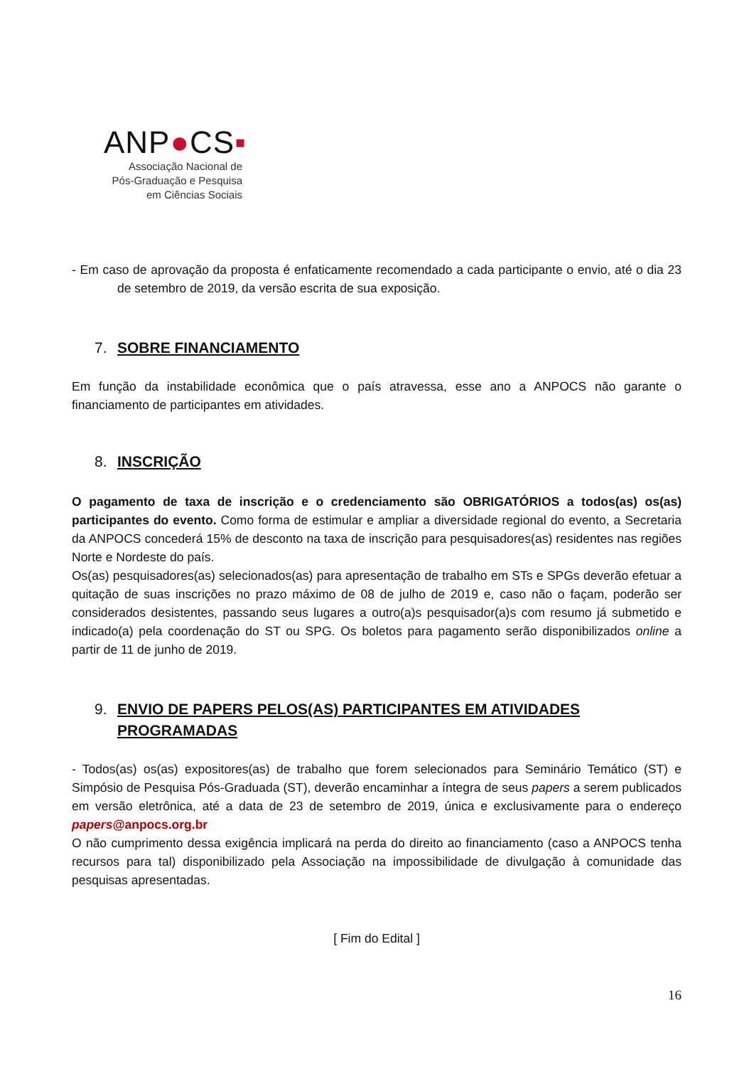ANP●CS▪
Associação Nacional de
Pós-Graduação e Pesquisa
em Ciências Sociais
- Em caso de aprovação da proposta é enfaticamente recomendado a cada participante o envio, até o dia 23 de setembro de 2019, da versão escrita de sua exposição.
7. SOBRE FINANCIAMENTO
Em função da instabilidade econômica que o país atravessa, esse ano a ANPOCS não garante o financiamento de participantes em atividades.
8. INSCRIÇÃO
O pagamento de taxa de inscrição e o credenciamento são OBRIGATÓRIOS a todos(as) os(as) participantes do evento. Como forma de estimular e ampliar a diversidade regional do evento, a Secretaria da ANPOCS concederá 15% de desconto na taxa de inscrição para pesquisadores(as) residentes nas regiões Norte e Nordeste do país.
Os(as) pesquisadores(as) selecionados(as) para apresentação de trabalho em STs e SPGs deverão efetuar a quitação de suas inscrições no prazo máximo de 08 de julho de 2019 e, caso não o façam, poderão ser considerados desistentes, passando seus lugares a outro(a)s pesquisador(a)s com resumo já submetido e indicado(a) pela coordenação do ST ou SPG. Os boletos para pagamento serão disponibilizados online a partir de 11 de junho de 2019.
9. ENVIO DE PAPERS PELOS(AS) PARTICIPANTES EM ATIVIDADES PROGRAMADAS
- Todos(as) os(as) expositores(as) de trabalho que forem selecionados para Seminário Temático (ST) e Simpósio de Pesquisa Pós-Graduada (ST), deverão encaminhar a íntegra de seus papers a serem publicados em versão eletrônica, até a data de 23 de setembro de 2019, única e exclusivamente para o endereço papers@anpocs.org.br
O não cumprimento dessa exigência implicará na perda do direito ao financiamento (caso a ANPOCS tenha recursos para tal) disponibilizado pela Associação na impossibilidade de divulgação à comunidade das pesquisas apresentadas.
[ Fim do Edital ]
16